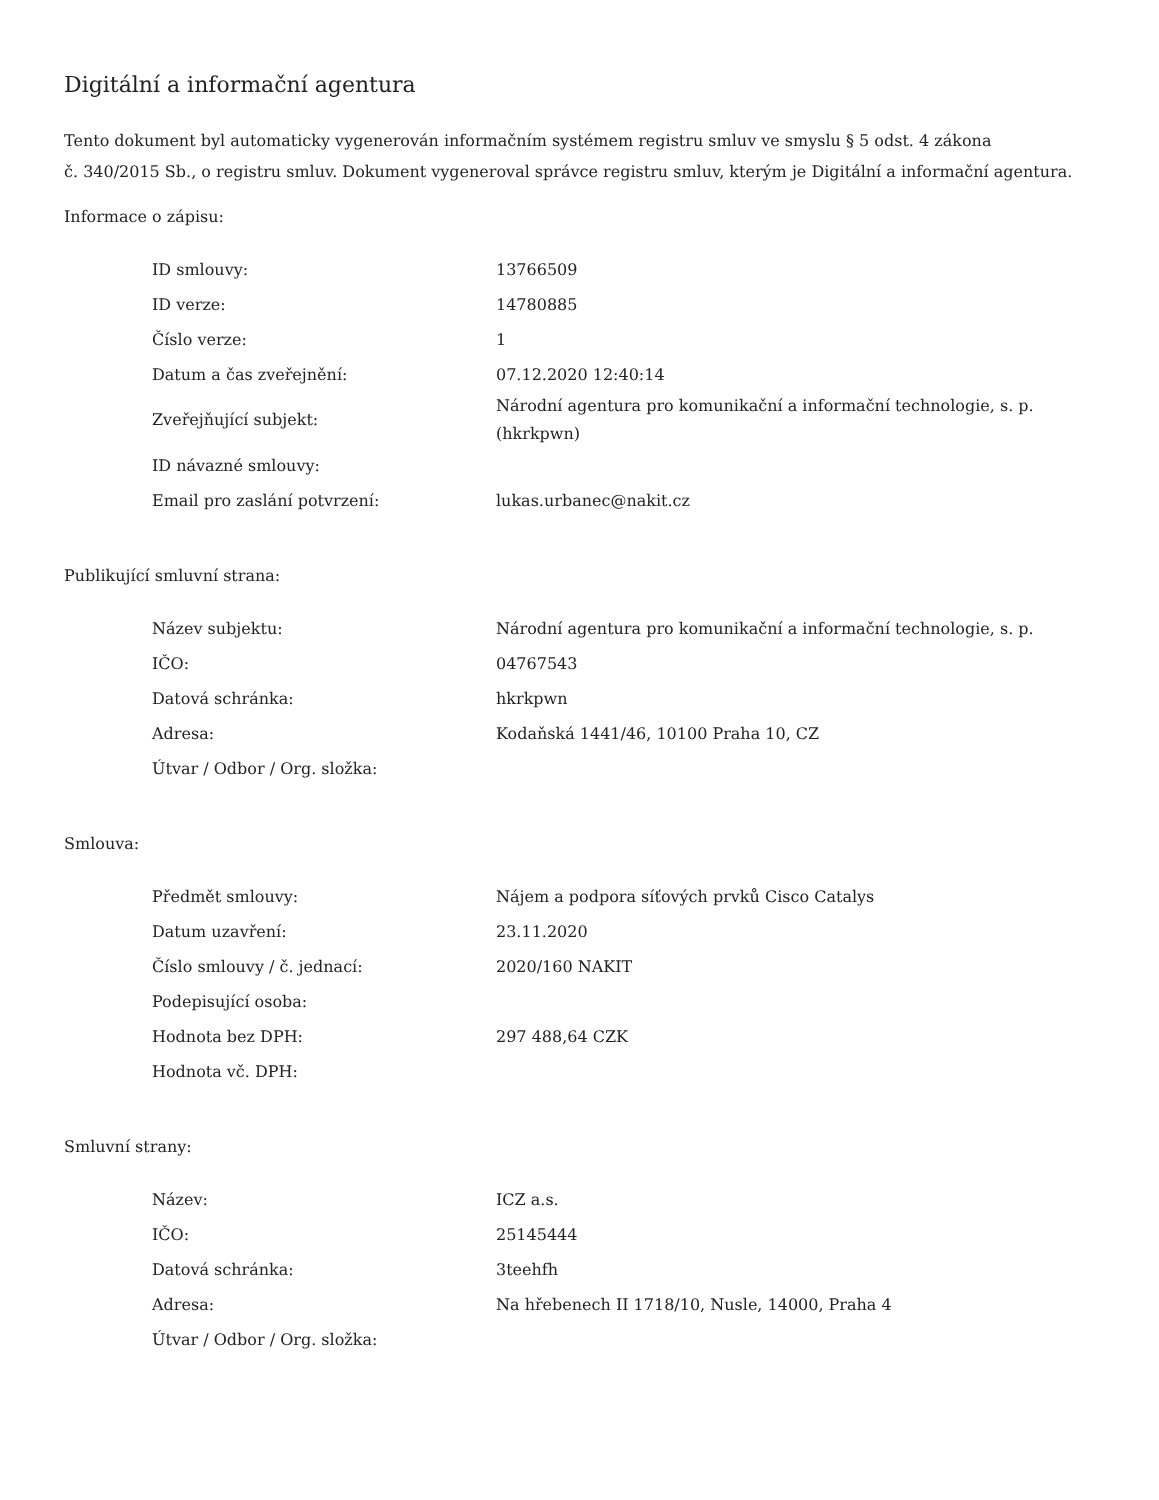Digitální a informační agentura
Tento dokument byl automaticky vygenerován informačním systémem registru smluv ve smyslu § 5 odst. 4 zákona
č. 340/2015 Sb., o registru smluv. Dokument vygeneroval správce registru smluv, kterým je Digitální a informační agentura.
Informace o zápisu:
| ID smlouvy: | 13766509 |
| ID verze: | 14780885 |
| Číslo verze: | 1 |
| Datum a čas zveřejnění: | 07.12.2020 12:40:14 |
| Zveřejňující subjekt: | Národní agentura pro komunikační a informační technologie, s. p. (hkrkpwn) |
| ID návazné smlouvy: | |
| Email pro zaslání potvrzení: | lukas.urbanec@nakit.cz |
Publikující smluvní strana:
| Název subjektu: | Národní agentura pro komunikační a informační technologie, s. p. |
| IČO: | 04767543 |
| Datová schránka: | hkrkpwn |
| Adresa: | Kodaňská 1441/46, 10100 Praha 10, CZ |
| Útvar / Odbor / Org. složka: | |
Smlouva:
| Předmět smlouvy: | Nájem a podpora síťových prvků Cisco Catalys |
| Datum uzavření: | 23.11.2020 |
| Číslo smlouvy / č. jednací: | 2020/160 NAKIT |
| Podepisující osoba: | |
| Hodnota bez DPH: | 297 488,64 CZK |
| Hodnota vč. DPH: | |
Smluvní strany:
| Název: | ICZ a.s. |
| IČO: | 25145444 |
| Datová schránka: | 3teehfh |
| Adresa: | Na hřebenech II 1718/10, Nusle, 14000, Praha 4 |
| Útvar / Odbor / Org. složka: | |